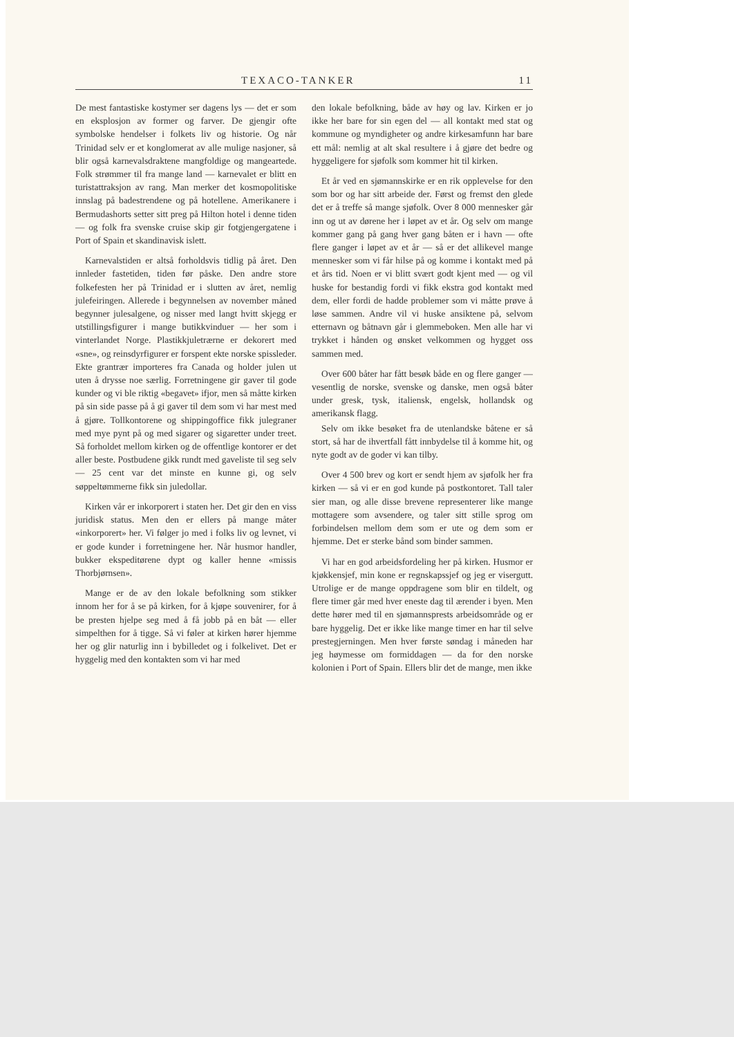TEXACO-TANKER 11
De mest fantastiske kostymer ser dagens lys — det er som en eksplosjon av former og farver. De gjengir ofte symbolske hendelser i folkets liv og historie. Og når Trinidad selv er et konglomerat av alle mulige nasjoner, så blir også karnevalsdraktene mangfoldige og mangeartede. Folk strømmer til fra mange land — karnevalet er blitt en turistattraksjon av rang. Man merker det kosmopolitiske innslag på badestrendene og på hotellene. Amerikanere i Bermudashorts setter sitt preg på Hilton hotel i denne tiden — og folk fra svenske cruise skip gir fotgjengergatene i Port of Spain et skandinavisk islett.
Karnevalstiden er altså forholdsvis tidlig på året. Den innleder fastetiden, tiden før påske. Den andre store folkefesten her på Trinidad er i slutten av året, nemlig julefeiringen. Allerede i begynnelsen av november måned begynner julesalgene, og nisser med langt hvitt skjegg er utstillingsfigurer i mange butikkvinduer — her som i vinterlandet Norge. Plastikkjuletrærne er dekorert med «sne», og reinsdyrfigurer er forspent ekte norske spissleder. Ekte grantrær importeres fra Canada og holder julen ut uten å drysse noe særlig. Forretningene gir gaver til gode kunder og vi ble riktig «begavet» ifjor, men så måtte kirken på sin side passe på å gi gaver til dem som vi har mest med å gjøre. Tollkontorene og shippingoffice fikk julegraner med mye pynt på og med sigarer og sigaretter under treet. Så forholdet mellom kirken og de offentlige kontorer er det aller beste. Postbudene gikk rundt med gaveliste til seg selv — 25 cent var det minste en kunne gi, og selv søppeltømmerne fikk sin juledollar.
Kirken vår er inkorporert i staten her. Det gir den en viss juridisk status. Men den er ellers på mange måter «inkorporert» her. Vi følger jo med i folks liv og levnet, vi er gode kunder i forretningene her. Når husmor handler, bukker ekspeditørene dypt og kaller henne «missis Thorbjørnsen».
Mange er de av den lokale befolkning som stikker innom her for å se på kirken, for å kjøpe souvenirer, for å be presten hjelpe seg med å få jobb på en båt — eller simpelthen for å tigge. Så vi føler at kirken hører hjemme her og glir naturlig inn i bybilledet og i folkelivet. Det er hyggelig med den kontakten som vi har med
den lokale befolkning, både av høy og lav. Kirken er jo ikke her bare for sin egen del — all kontakt med stat og kommune og myndigheter og andre kirkesamfunn har bare ett mål: nemlig at alt skal resultere i å gjøre det bedre og hyggeligere for sjøfolk som kommer hit til kirken.
Et år ved en sjømannskirke er en rik opplevelse for den som bor og har sitt arbeide der. Først og fremst den glede det er å treffe så mange sjøfolk. Over 8 000 mennesker går inn og ut av dørene her i løpet av et år. Og selv om mange kommer gang på gang hver gang båten er i havn — ofte flere ganger i løpet av et år — så er det allikevel mange mennesker som vi får hilse på og komme i kontakt med på et års tid. Noen er vi blitt svært godt kjent med — og vil huske for bestandig fordi vi fikk ekstra god kontakt med dem, eller fordi de hadde problemer som vi måtte prøve å løse sammen. Andre vil vi huske ansiktene på, selvom etternavn og båtnavn går i glemmeboken. Men alle har vi trykket i hånden og ønsket velkommen og hygget oss sammen med.
Over 600 båter har fått besøk både en og flere ganger — vesentlig de norske, svenske og danske, men også båter under gresk, tysk, italiensk, engelsk, hollandsk og amerikansk flagg.
Selv om ikke besøket fra de utenlandske båtene er så stort, så har de ihvertfall fått innbydelse til å komme hit, og nyte godt av de goder vi kan tilby.
Over 4 500 brev og kort er sendt hjem av sjøfolk her fra kirken — så vi er en god kunde på postkontoret. Tall taler sier man, og alle disse brevene representerer like mange mottagere som avsendere, og taler sitt stille sprog om forbindelsen mellom dem som er ute og dem som er hjemme. Det er sterke bånd som binder sammen.
Vi har en god arbeidsfordeling her på kirken. Husmor er kjøkkensjef, min kone er regnskapssjef og jeg er visergutt. Utrolige er de mange oppdragene som blir en tildelt, og flere timer går med hver eneste dag til ærender i byen. Men dette hører med til en sjømannsprests arbeidsområde og er bare hyggelig. Det er ikke like mange timer en har til selve prestegjerningen. Men hver første søndag i måneden har jeg høymesse om formiddagen — da for den norske kolonien i Port of Spain. Ellers blir det de mange, men ikke